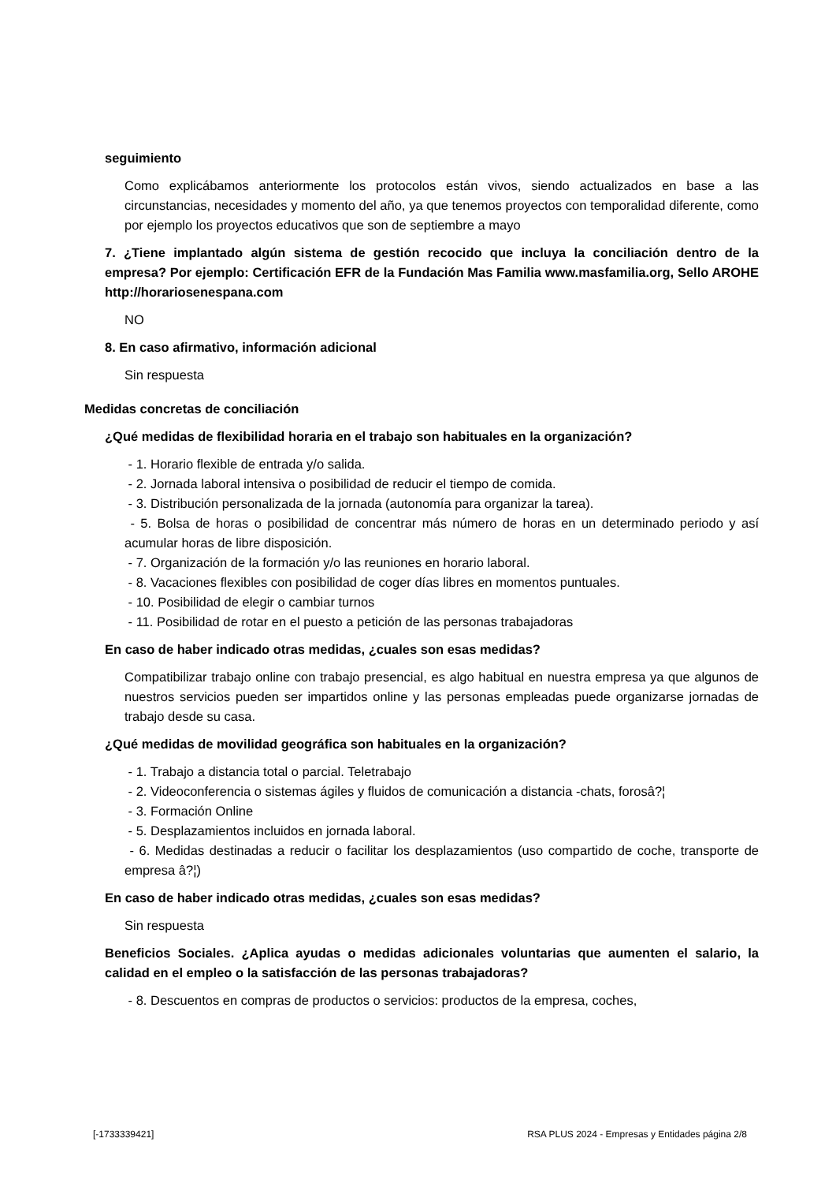seguimiento
Como explicábamos anteriormente los protocolos están vivos, siendo actualizados en base a las circunstancias, necesidades y momento del año, ya que tenemos proyectos con temporalidad diferente, como por ejemplo los proyectos educativos que son de septiembre a mayo
7. ¿Tiene implantado algún sistema de gestión recocido que incluya la conciliación dentro de la empresa? Por ejemplo: Certificación EFR de la Fundación Mas Familia www.masfamilia.org, Sello AROHE http://horariosenespana.com
NO
8. En caso afirmativo, información adicional
Sin respuesta
Medidas concretas de conciliación
¿Qué medidas de flexibilidad horaria en el trabajo son habituales en la organización?
- 1. Horario flexible de entrada y/o salida.
- 2. Jornada laboral intensiva o posibilidad de reducir el tiempo de comida.
- 3. Distribución personalizada de la jornada (autonomía para organizar la tarea).
- 5. Bolsa de horas o posibilidad de concentrar más número de horas en un determinado periodo y así acumular horas de libre disposición.
- 7. Organización de la formación y/o las reuniones en horario laboral.
- 8. Vacaciones flexibles con posibilidad de coger días libres en momentos puntuales.
- 10. Posibilidad de elegir o cambiar turnos
- 11. Posibilidad de rotar en el puesto a petición de las personas trabajadoras
En caso de haber indicado otras medidas, ¿cuales son esas medidas?
Compatibilizar trabajo online con trabajo presencial, es algo habitual en nuestra empresa ya que algunos de nuestros servicios pueden ser impartidos online y las personas empleadas puede organizarse jornadas de trabajo desde su casa.
¿Qué medidas de movilidad geográfica son habituales en la organización?
- 1. Trabajo a distancia total o parcial. Teletrabajo
- 2. Videoconferencia o sistemas ágiles y fluidos de comunicación a distancia -chats, forosâ?¦
- 3. Formación Online
- 5. Desplazamientos incluidos en jornada laboral.
- 6. Medidas destinadas a reducir o facilitar los desplazamientos (uso compartido de coche, transporte de empresa â?¦)
En caso de haber indicado otras medidas, ¿cuales son esas medidas?
Sin respuesta
Beneficios Sociales. ¿Aplica ayudas o medidas adicionales voluntarias que aumenten el salario, la calidad en el empleo o la satisfacción de las personas trabajadoras?
- 8. Descuentos en compras de productos o servicios: productos de la empresa, coches,
[-1733339421] RSA PLUS 2024 - Empresas y Entidades página 2/8